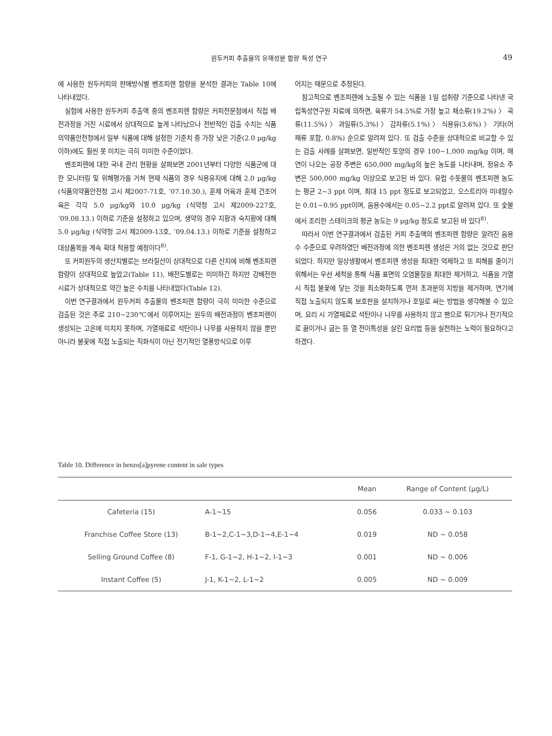원두커피 추출물의 유해성분 함량 특성 연구 49
에 사용한 원두커피의 판매방식별 벤조피렌 함량을 분석한 결과는 Table 10에 나타내었다.
실험에 사용한 원두커피 추출액 중의 벤조피렌 함량은 커피전문점에서 직접 배전과정을 거친 시료에서 상대적으로 높게 나타났으나 전반적인 검출 수치는 식품의약품안전청에서 일부 식품에 대해 설정한 기준치 중 가장 낮은 기준(2.0 μg/kg 이하)에도 훨씬 못 미치는 극히 미미한 수준이었다.
벤조피렌에 대한 국내 관리 현황을 살펴보면 2001년부터 다양한 식품군에 대한 모니터링 및 위해평가를 거쳐 현재 식품의 경우 식용유지에 대해 2.0 μg/kg (식품의약품안전청 고시 제2007-71호, ’07.10.30.), 훈제 어육과 훈제 건조어육은 각각 5.0 μg/kg와 10.0 μg/kg (식약청 고시 제2009-227호, ’09.08.13.) 이하로 기준을 설정하고 있으며, 생약의 경우 지황과 숙지황에 대해 5.0 μg/kg (식약청 고시 제2009-13호, ’09.04.13.) 이하로 기준을 설정하고 대상품목을 계속 확대 적용할 예정이다<sup>8)</sup>.
또 커피원두의 생산지별로는 브라질산이 상대적으로 다른 산지에 비해 벤조피렌 함량이 상대적으로 높았고(Table 11), 배전도별로는 미미하긴 하지만 강배전한 시료가 상대적으로 약간 높은 수치를 나타내었다(Table 12).
이번 연구결과에서 원두커피 추출물의 벤조피렌 함량이 극히 미미한 수준으로 검출된 것은 주로 210~230℃에서 이루어지는 원두의 배전과정이 벤조피렌이 생성되는 고온에 미치지 못하며, 가열재료로 석탄이나 나무를 사용하지 않을 뿐만 아니라 불꽃에 직접 노출되는 직화식이 아닌 전기적인 열풍방식으로 이루
어지는 때문으로 추정된다.
참고적으로 벤조피렌에 노출될 수 있는 식품을 1일 섭취량 기준으로 나타낸 국립독성연구원 자료에 의하면, 육류가 54.5%로 가장 높고 채소류(19.2%) 〉 곡류(11.5%) 〉 과일류(5.3%) 〉 감자류(5.1%) 〉 식용유(3.6%) 〉 기타(어패류 포함, 0.8%) 순으로 알려져 있다. 또 검출 수준을 상대적으로 비교할 수 있는 검출 사례를 살펴보면, 일반적인 토양의 경우 100~1,000 mg/kg 이며, 매연이 나오는 공장 주변은 650,000 mg/kg의 높은 농도를 나타내며, 정유소 주변은 500,000 mg/kg 이상으로 보고된 바 있다. 유럽 수돗물의 벤조피렌 농도는 평균 2~3 ppt 이며, 최대 15 ppt 정도로 보고되었고, 오스트리아 미네랄수는 0.01~0.95 ppt이며, 음용수에서는 0.05~2.2 ppt로 알려져 있다. 또 숯불에서 조리한 스테이크의 평균 농도는 9 μg/kg 정도로 보고된 바 있다<sup>8)</sup>.
따라서 이번 연구결과에서 검출된 커피 추출액의 벤조피렌 함량은 알려진 음용수 수준으로 우려하였던 배전과정에 의한 벤조피렌 생성은 거의 없는 것으로 판단되었다. 하지만 일상생활에서 벤조피렌 생성을 최대한 억제하고 또 피해를 줄이기 위해서는 우선 세척을 통해 식품 표면의 오염물질을 최대한 제거하고, 식품을 가열 시 직접 불꽃에 닿는 것을 최소화하도록 먼저 초과분의 지방을 제거하며, 연기에 직접 노출되지 않도록 보호판을 설치하거나 호일로 싸는 방법을 생각해볼 수 있으며, 요리 시 가열재료로 석탄이나 나무를 사용하지 않고 팬으로 튀기거나 전기적으로 끓이거나 굽는 등 열 전이특성을 살린 요리법 등을 실천하는 노력이 필요하다고 하겠다.
Table 10. Difference in benzo[a]pyrene content in sale types
| | | Mean | Range of Content (μg/L) |
| --- | --- | --- | --- |
| Cafeteria (15) | A-1~15 | 0.056 | 0.033 ~ 0.103 |
| Franchise Coffee Store (13) | B-1~2,C-1~3,D-1~4,E-1~4 | 0.019 | ND ~ 0.058 |
| Selling Ground Coffee (8) | F-1, G-1~2, H-1~2, I-1~3 | 0.001 | ND ~ 0.006 |
| Instant Coffee (5) | J-1, K-1~2, L-1~2 | 0.005 | ND ~ 0.009 |